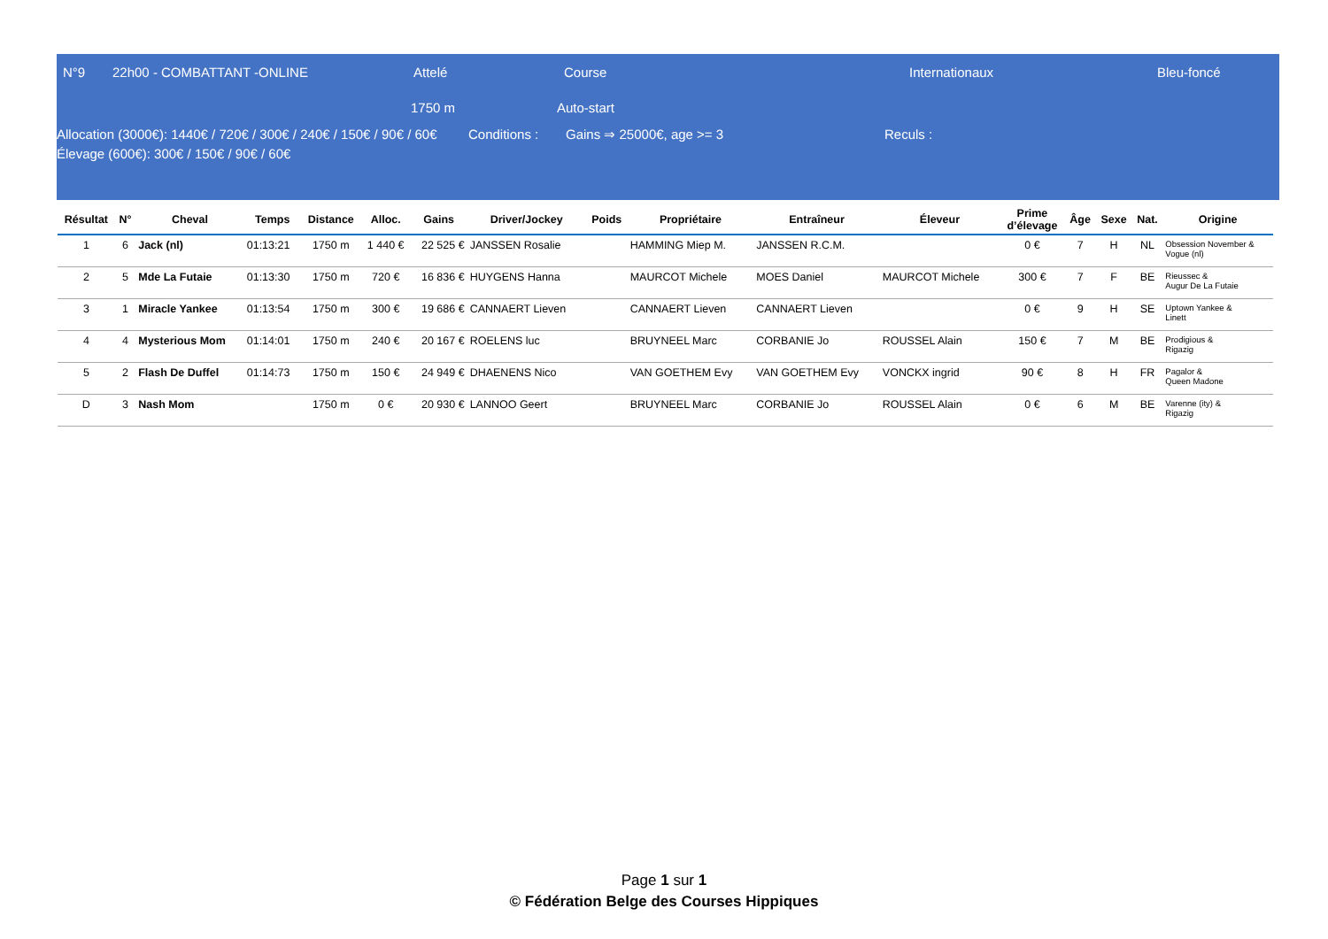N°9 22h00 - COMBATTANT -ONLINE Attelé Course Internationaux Bleu-foncé
1750 m Auto-start
Allocation (3000€): 1440€ / 720€ / 300€ / 240€ / 150€ / 90€ / 60€
Élevage (600€): 300€ / 150€ / 90€ / 60€
Conditions : Gains ⇒ 25000€, age >= 3 Reculs :
| Résultat | N° | Cheval | Temps | Distance | Alloc. | Gains | Driver/Jockey | Poids | Propriétaire | Entraîneur | Éleveur | Prime d’élevage | Âge | Sexe | Nat. | Origine |
| --- | --- | --- | --- | --- | --- | --- | --- | --- | --- | --- | --- | --- | --- | --- | --- | --- |
| 1 | 6 | Jack (nl) | 01:13:21 | 1750 m | 1 440 € | 22 525 € | JANSSEN Rosalie | | HAMMING Miep M. | JANSSEN R.C.M. | | 0 € | 7 | H | NL | Obsession November & Vogue (nl) |
| 2 | 5 | Mde La Futaie | 01:13:30 | 1750 m | 720 € | 16 836 € | HUYGENS Hanna | | MAURCOT Michele | MOES Daniel | MAURCOT Michele | 300 € | 7 | F | BE | Rieussec & Augur De La Futaie |
| 3 | 1 | Miracle Yankee | 01:13:54 | 1750 m | 300 € | 19 686 € | CANNAERT Lieven | | CANNAERT Lieven | CANNAERT Lieven | | 0 € | 9 | H | SE | Uptown Yankee & Linett |
| 4 | 4 | Mysterious Mom | 01:14:01 | 1750 m | 240 € | 20 167 € | ROELENS luc | | BRUYNEEL Marc | CORBANIE Jo | ROUSSEL Alain | 150 € | 7 | M | BE | Prodigious & Rigazig |
| 5 | 2 | Flash De Duffel | 01:14:73 | 1750 m | 150 € | 24 949 € | DHAENENS Nico | | VAN GOETHEM Evy | VAN GOETHEM Evy | VONCKX ingrid | 90 € | 8 | H | FR | Pagalor & Queen Madone |
| D | 3 | Nash Mom | | 1750 m | 0 € | 20 930 € | LANNOO Geert | | BRUYNEEL Marc | CORBANIE Jo | ROUSSEL Alain | 0 € | 6 | M | BE | Varenne (ity) & Rigazig |
Page 1 sur 1
© Fédération Belge des Courses Hippiques